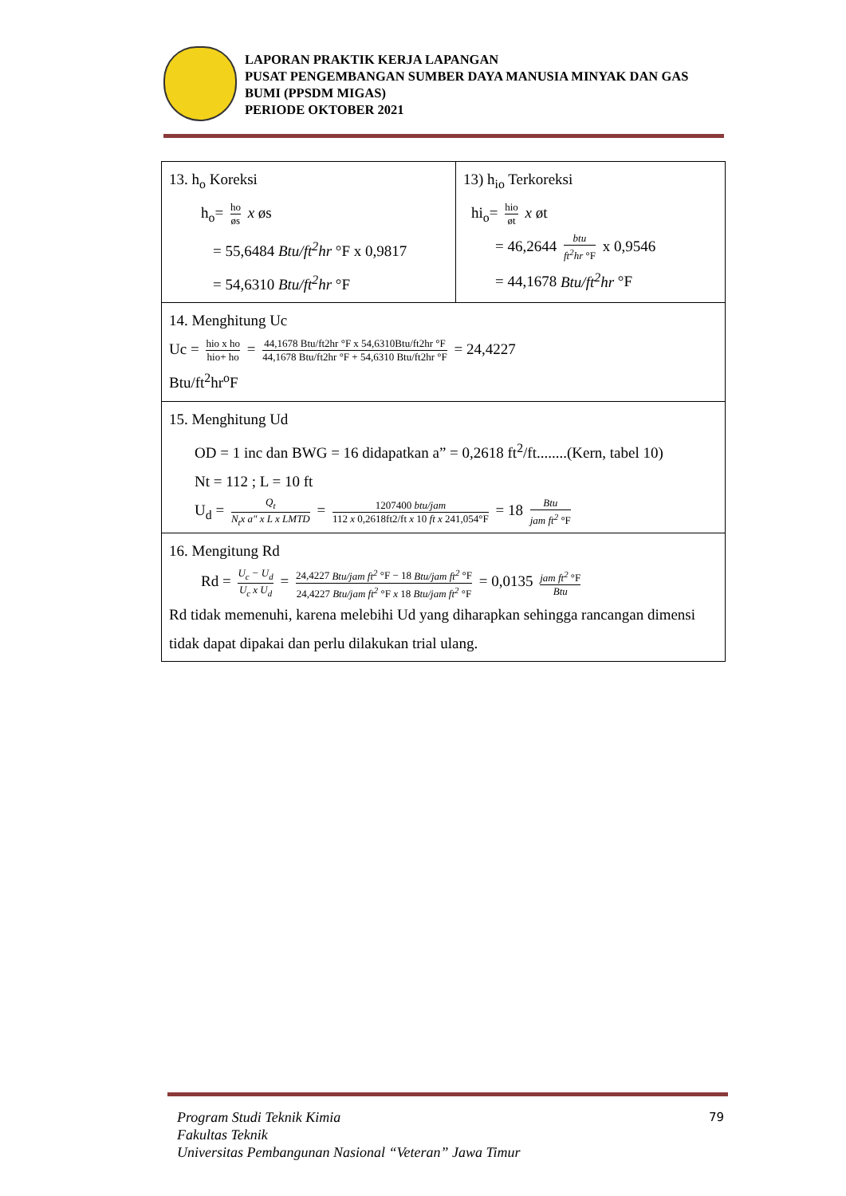LAPORAN PRAKTIK KERJA LAPANGAN
PUSAT PENGEMBANGAN SUMBER DAYA MANUSIA MINYAK DAN GAS BUMI (PPSDM MIGAS)
PERIODE OKTOBER 2021
| 13. h<sub>o</sub> Koreksi h<sub>o</sub>= ho øs x øs = 55,6484 Btu/ft<sup>2</sup>hr °F x 0,9817 = 54,6310 Btu/ft<sup>2</sup>hr °F | 13) h<sub>io</sub> Terkoreksi hi<sub>o</sub>= hio øt x øt = 46,2644 btu ft<sup>2</sup>hr °F x 0,9546 = 44,1678 Btu/ft<sup>2</sup>hr °F |
| 14. Menghitung Uc Uc = hio x ho hio+ ho = 44,1678 Btu/ft2hr °F x 54,6310Btu/ft2hr °F 44,1678 Btu/ft2hr °F + 54,6310 Btu/ft2hr °F = 24,4227 Btu/ft<sup>2</sup>hr<sup>o</sup>F | |
| 15. Menghitung Ud OD = 1 inc dan BWG = 16 didapatkan a” = 0,2618 ft<sup>2</sup>/ft........(Kern, tabel 10) Nt = 112 ; L = 10 ft U<sub>d</sub> = Q<sub>t</sub> N<sub>t</sub>x a" x L x LMTD = 1207400 btu/jam 112 x 0,2618ft2/ft x 10 ft x 241,054°F = 18 Btu jam ft<sup>2</sup> °F | |
| 16. Mengitung Rd Rd = U<sub>c</sub> − U<sub>d</sub> U<sub>c</sub> x U<sub>d</sub> = 24,4227 Btu/jam ft<sup>2</sup> °F − 18 Btu/jam ft<sup>2</sup> °F 24,4227 Btu/jam ft<sup>2</sup> °F x 18 Btu/jam ft<sup>2</sup> °F = 0,0135 jam ft<sup>2</sup> °F Btu Rd tidak memenuhi, karena melebihi Ud yang diharapkan sehingga rancangan dimensi tidak dapat dipakai dan perlu dilakukan trial ulang. | |
Program Studi Teknik Kimia
Fakultas Teknik
Universitas Pembangunan Nasional “Veteran” Jawa Timur
79